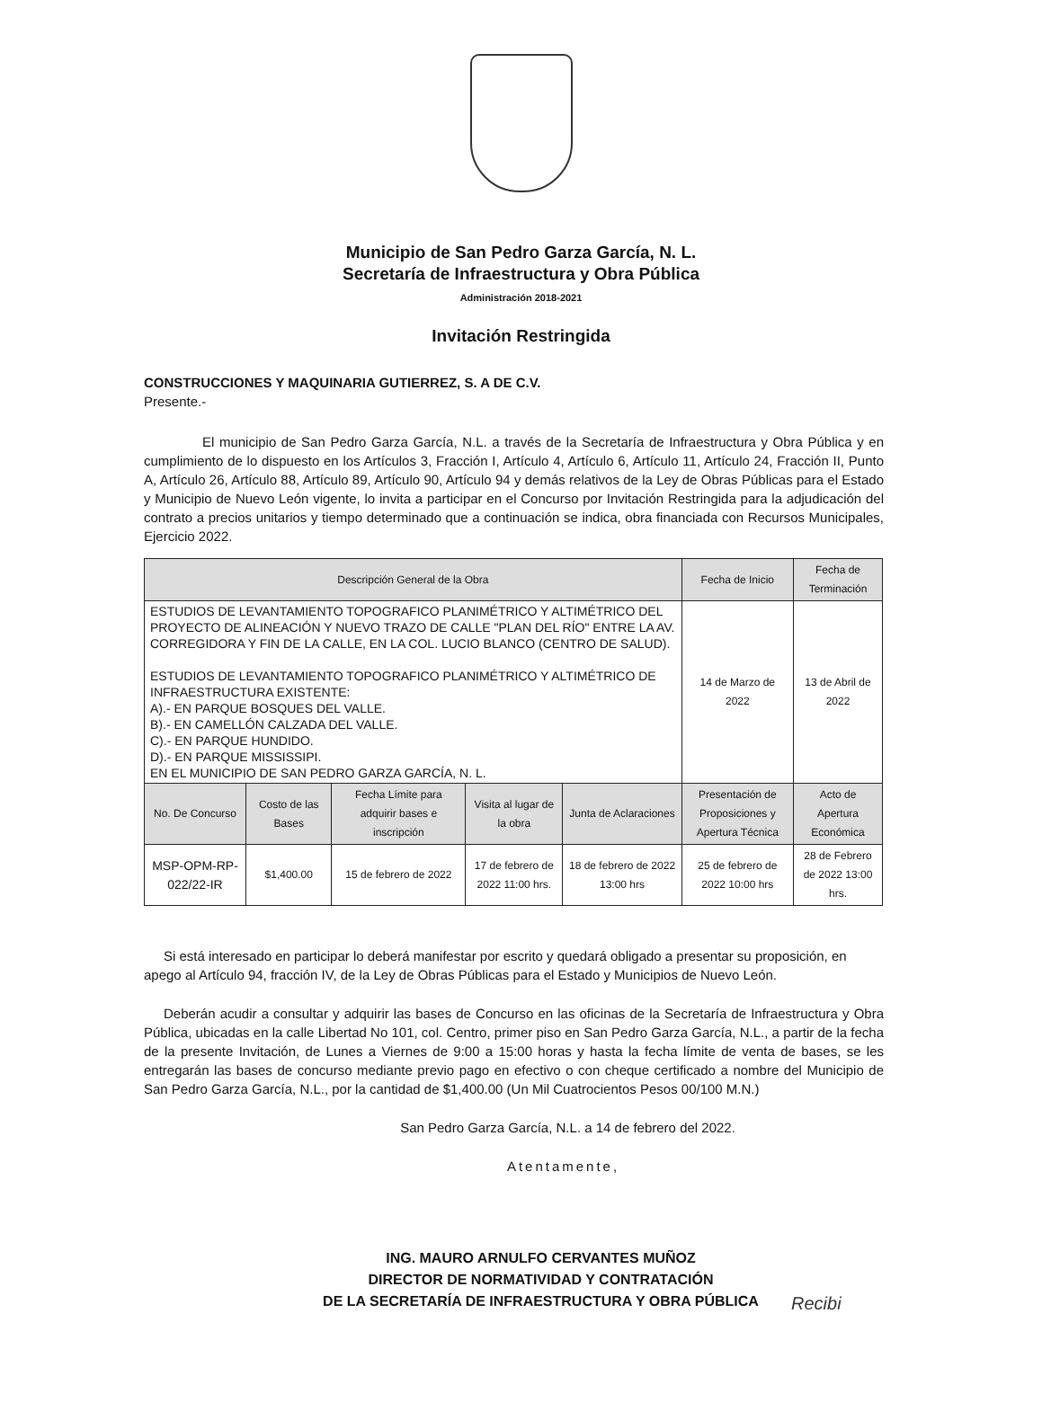Municipio de San Pedro Garza García, N. L.
Secretaría de Infraestructura y Obra Pública
Administración 2018-2021
Invitación Restringida
CONSTRUCCIONES Y MAQUINARIA GUTIERREZ, S. A DE C.V.
Presente.-
El municipio de San Pedro Garza García, N.L. a través de la Secretaría de Infraestructura y Obra Pública y en cumplimiento de lo dispuesto en los Artículos 3, Fracción I, Artículo 4, Artículo 6, Artículo 11, Artículo 24, Fracción II, Punto A, Artículo 26, Artículo 88, Artículo 89, Artículo 90, Artículo 94 y demás relativos de la Ley de Obras Públicas para el Estado y Municipio de Nuevo León vigente, lo invita a participar en el Concurso por Invitación Restringida para la adjudicación del contrato a precios unitarios y tiempo determinado que a continuación se indica, obra financiada con Recursos Municipales, Ejercicio 2022.
| Descripción General de la Obra | | | | | Fecha de Inicio | Fecha de Terminación |
| --- | --- | --- | --- | --- | --- | --- |
| ESTUDIOS DE LEVANTAMIENTO TOPOGRAFICO PLANIMÉTRICO Y ALTIMÉTRICO DEL PROYECTO DE ALINEACIÓN Y NUEVO TRAZO DE CALLE "PLAN DEL RÍO" ENTRE LA AV. CORREGIDORA Y FIN DE LA CALLE, EN LA COL. LUCIO BLANCO (CENTRO DE SALUD). ESTUDIOS DE LEVANTAMIENTO TOPOGRAFICO PLANIMÉTRICO Y ALTIMÉTRICO DE INFRAESTRUCTURA EXISTENTE: A).- EN PARQUE BOSQUES DEL VALLE. B).- EN CAMELLÓN CALZADA DEL VALLE. C).- EN PARQUE HUNDIDO. D).- EN PARQUE MISSISSIPI. EN EL MUNICIPIO DE SAN PEDRO GARZA GARCÍA, N. L. | | | | | 14 de Marzo de 2022 | 13 de Abril de 2022 |
| No. De Concurso | Costo de las Bases | Fecha Límite para adquirir bases e inscripción | Visita al lugar de la obra | Junta de Aclaraciones | Presentación de Proposiciones y Apertura Técnica | Acto de Apertura Económica |
| MSP-OPM-RP-022/22-IR | $1,400.00 | 15 de febrero de 2022 | 17 de febrero de 2022 11:00 hrs. | 18 de febrero de 2022 13:00 hrs | 25 de febrero de 2022 10:00 hrs | 28 de Febrero de 2022 13:00 hrs. |
Si está interesado en participar lo deberá manifestar por escrito y quedará obligado a presentar su proposición, en apego al Artículo 94, fracción IV, de la Ley de Obras Públicas para el Estado y Municipios de Nuevo León.
Deberán acudir a consultar y adquirir las bases de Concurso en las oficinas de la Secretaría de Infraestructura y Obra Pública, ubicadas en la calle Libertad No 101, col. Centro, primer piso en San Pedro Garza García, N.L., a partir de la fecha de la presente Invitación, de Lunes a Viernes de 9:00 a 15:00 horas y hasta la fecha límite de venta de bases, se les entregarán las bases de concurso mediante previo pago en efectivo o con cheque certificado a nombre del Municipio de San Pedro Garza García, N.L., por la cantidad de $1,400.00 (Un Mil Cuatrocientos Pesos 00/100 M.N.)
San Pedro Garza García, N.L. a 14 de febrero del 2022.
Atentamente,
ING. MAURO ARNULFO CERVANTES MUÑOZ
DIRECTOR DE NORMATIVIDAD Y CONTRATACIÓN
DE LA SECRETARÍA DE INFRAESTRUCTURA Y OBRA PÚBLICA
Recibi